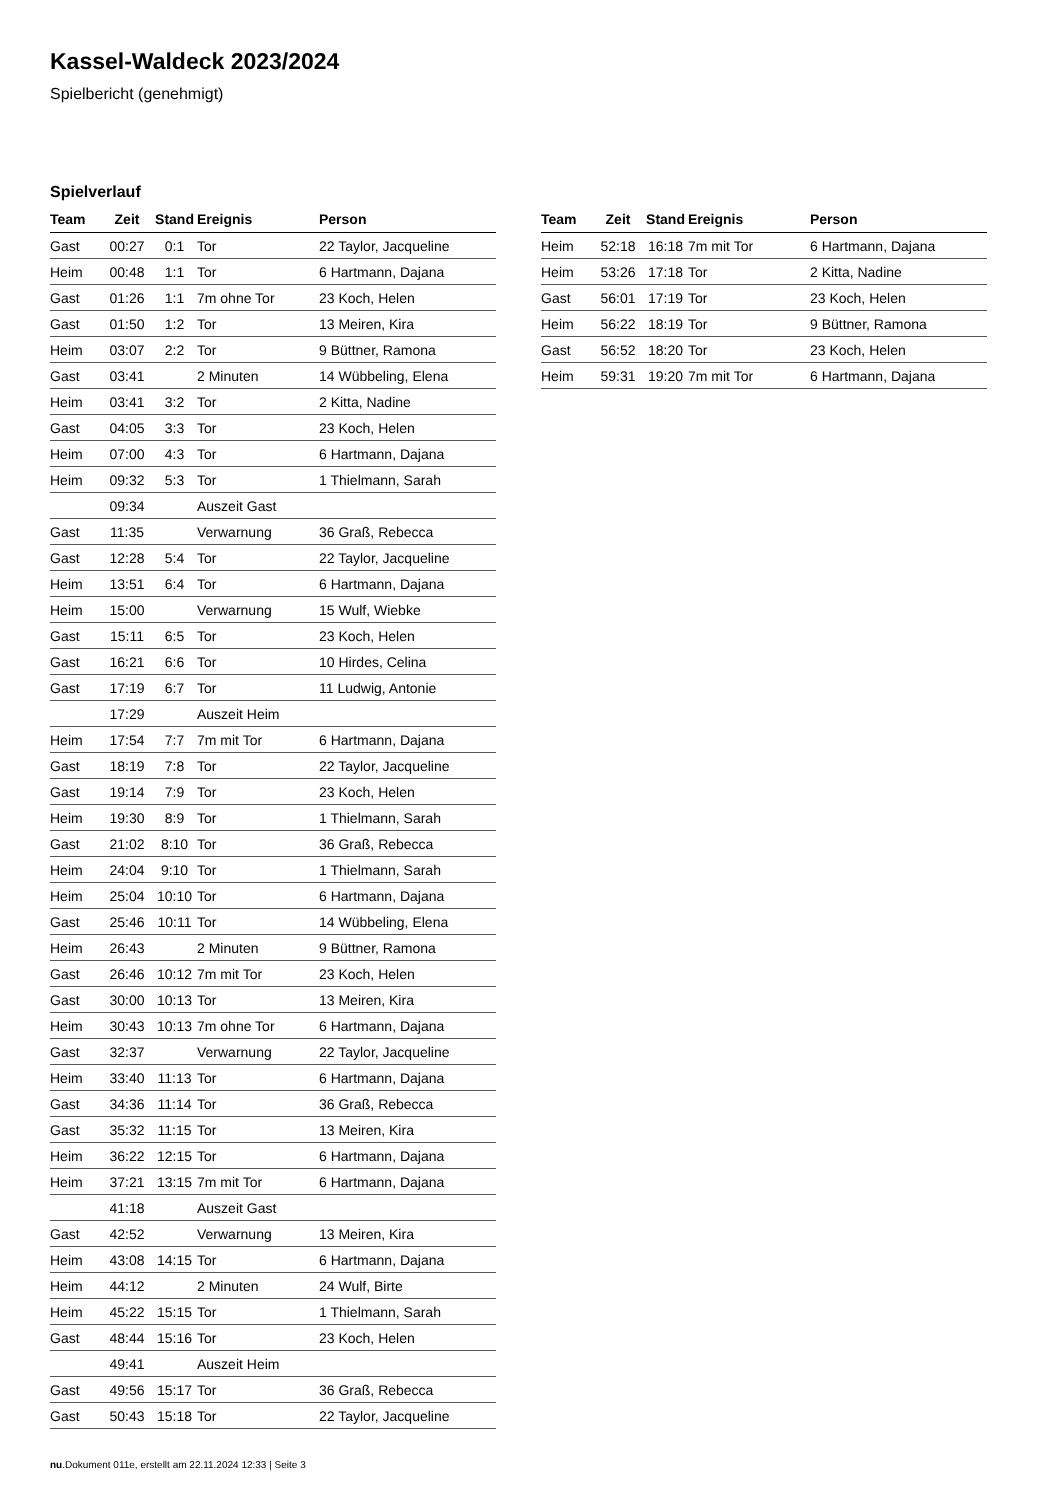Kassel-Waldeck 2023/2024
Spielbericht (genehmigt)
Spielverlauf
| Team | Zeit | Stand | Ereignis | Person |
| --- | --- | --- | --- | --- |
| Gast | 00:27 | 0:1 | Tor | 22 Taylor, Jacqueline |
| Heim | 00:48 | 1:1 | Tor | 6 Hartmann, Dajana |
| Gast | 01:26 | 1:1 | 7m ohne Tor | 23 Koch, Helen |
| Gast | 01:50 | 1:2 | Tor | 13 Meiren, Kira |
| Heim | 03:07 | 2:2 | Tor | 9 Büttner, Ramona |
| Gast | 03:41 | | 2 Minuten | 14 Wübbeling, Elena |
| Heim | 03:41 | 3:2 | Tor | 2 Kitta, Nadine |
| Gast | 04:05 | 3:3 | Tor | 23 Koch, Helen |
| Heim | 07:00 | 4:3 | Tor | 6 Hartmann, Dajana |
| Heim | 09:32 | 5:3 | Tor | 1 Thielmann, Sarah |
| | 09:34 | | Auszeit Gast | |
| Gast | 11:35 | | Verwarnung | 36 Graß, Rebecca |
| Gast | 12:28 | 5:4 | Tor | 22 Taylor, Jacqueline |
| Heim | 13:51 | 6:4 | Tor | 6 Hartmann, Dajana |
| Heim | 15:00 | | Verwarnung | 15 Wulf, Wiebke |
| Gast | 15:11 | 6:5 | Tor | 23 Koch, Helen |
| Gast | 16:21 | 6:6 | Tor | 10 Hirdes, Celina |
| Gast | 17:19 | 6:7 | Tor | 11 Ludwig, Antonie |
| | 17:29 | | Auszeit Heim | |
| Heim | 17:54 | 7:7 | 7m mit Tor | 6 Hartmann, Dajana |
| Gast | 18:19 | 7:8 | Tor | 22 Taylor, Jacqueline |
| Gast | 19:14 | 7:9 | Tor | 23 Koch, Helen |
| Heim | 19:30 | 8:9 | Tor | 1 Thielmann, Sarah |
| Gast | 21:02 | 8:10 | Tor | 36 Graß, Rebecca |
| Heim | 24:04 | 9:10 | Tor | 1 Thielmann, Sarah |
| Heim | 25:04 | 10:10 | Tor | 6 Hartmann, Dajana |
| Gast | 25:46 | 10:11 | Tor | 14 Wübbeling, Elena |
| Heim | 26:43 | | 2 Minuten | 9 Büttner, Ramona |
| Gast | 26:46 | 10:12 | 7m mit Tor | 23 Koch, Helen |
| Gast | 30:00 | 10:13 | Tor | 13 Meiren, Kira |
| Heim | 30:43 | 10:13 | 7m ohne Tor | 6 Hartmann, Dajana |
| Gast | 32:37 | | Verwarnung | 22 Taylor, Jacqueline |
| Heim | 33:40 | 11:13 | Tor | 6 Hartmann, Dajana |
| Gast | 34:36 | 11:14 | Tor | 36 Graß, Rebecca |
| Gast | 35:32 | 11:15 | Tor | 13 Meiren, Kira |
| Heim | 36:22 | 12:15 | Tor | 6 Hartmann, Dajana |
| Heim | 37:21 | 13:15 | 7m mit Tor | 6 Hartmann, Dajana |
| | 41:18 | | Auszeit Gast | |
| Gast | 42:52 | | Verwarnung | 13 Meiren, Kira |
| Heim | 43:08 | 14:15 | Tor | 6 Hartmann, Dajana |
| Heim | 44:12 | | 2 Minuten | 24 Wulf, Birte |
| Heim | 45:22 | 15:15 | Tor | 1 Thielmann, Sarah |
| Gast | 48:44 | 15:16 | Tor | 23 Koch, Helen |
| | 49:41 | | Auszeit Heim | |
| Gast | 49:56 | 15:17 | Tor | 36 Graß, Rebecca |
| Gast | 50:43 | 15:18 | Tor | 22 Taylor, Jacqueline |
| Team | Zeit | Stand | Ereignis | Person |
| --- | --- | --- | --- | --- |
| Heim | 52:18 | 16:18 | 7m mit Tor | 6 Hartmann, Dajana |
| Heim | 53:26 | 17:18 | Tor | 2 Kitta, Nadine |
| Gast | 56:01 | 17:19 | Tor | 23 Koch, Helen |
| Heim | 56:22 | 18:19 | Tor | 9 Büttner, Ramona |
| Gast | 56:52 | 18:20 | Tor | 23 Koch, Helen |
| Heim | 59:31 | 19:20 | 7m mit Tor | 6 Hartmann, Dajana |
nu.Dokument 011e, erstellt am 22.11.2024 12:33 | Seite 3